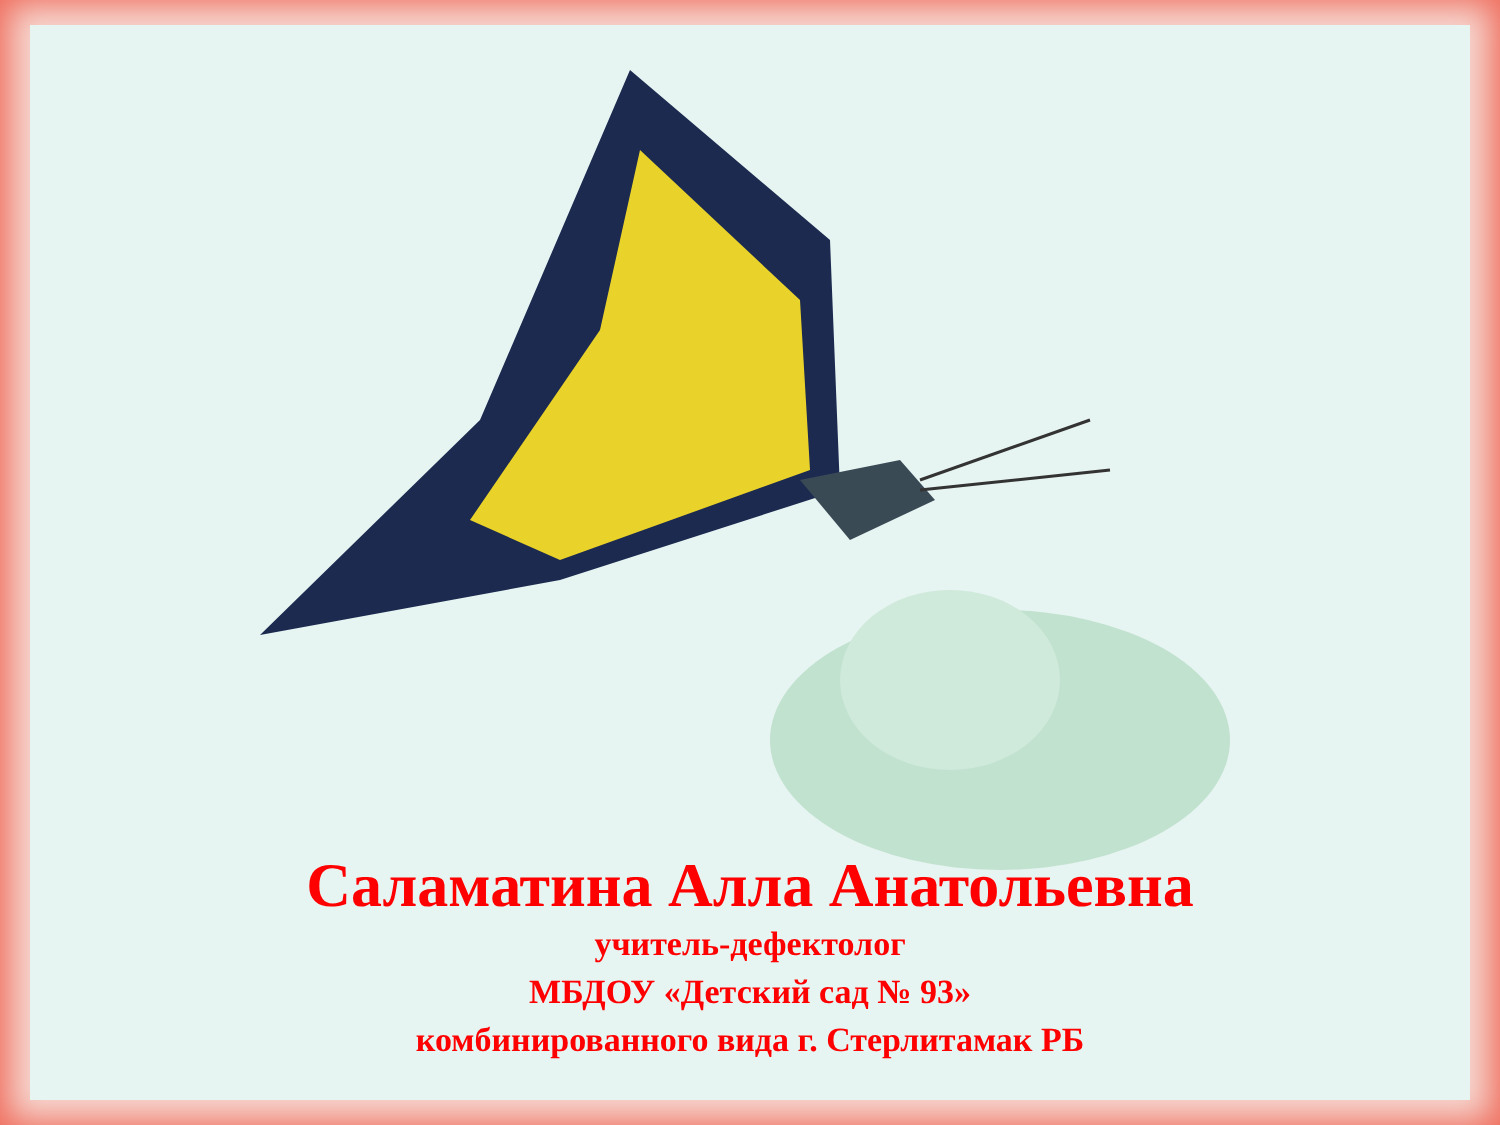Саламатина Алла Анатольевна
учитель-дефектолог
МБДОУ «Детский сад № 93»
комбинированного вида г. Стерлитамак РБ